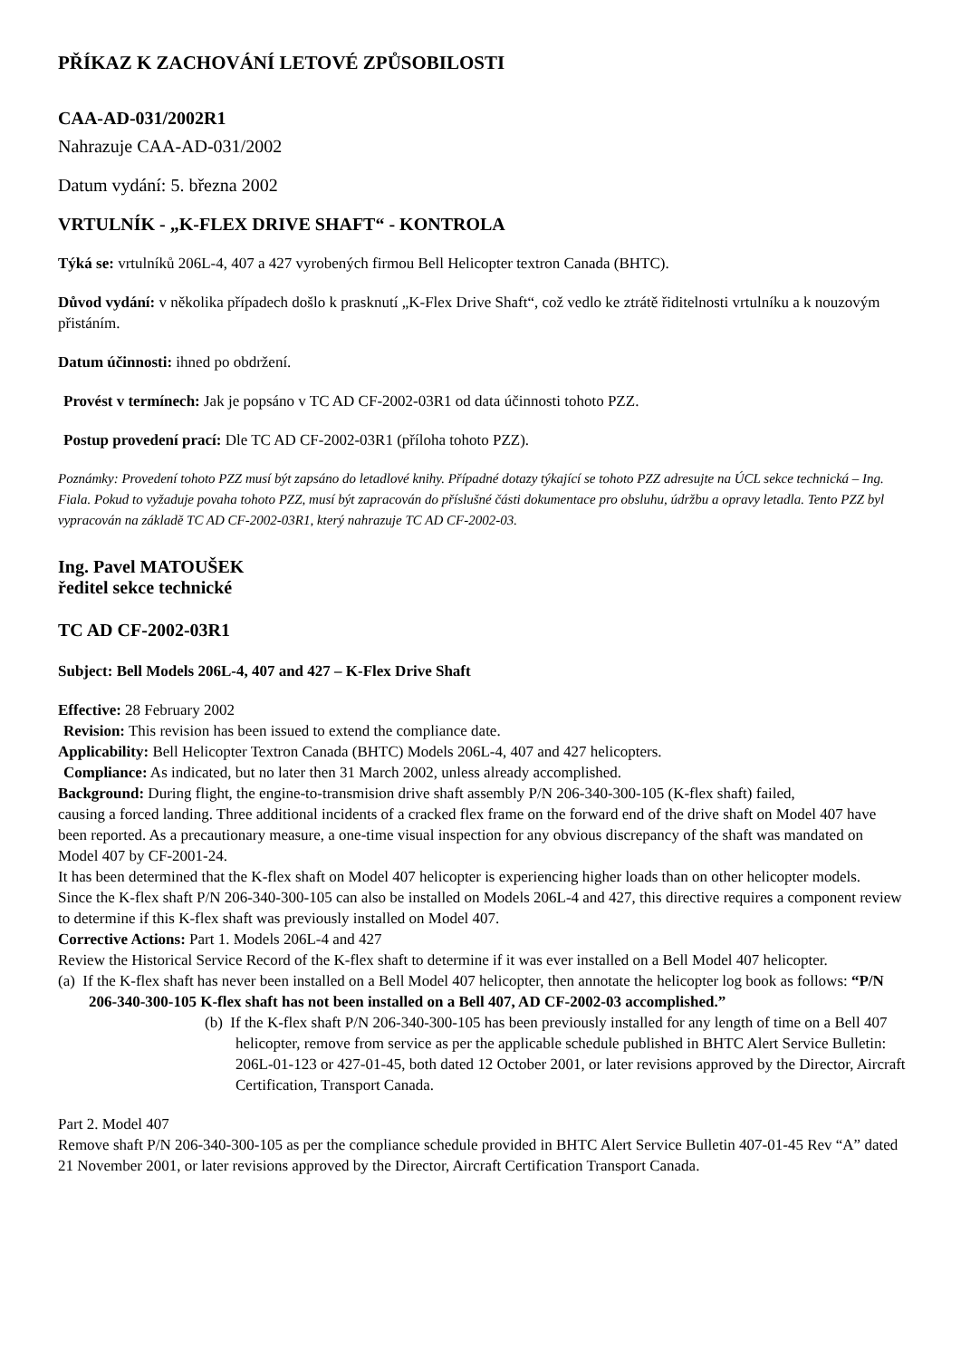PŘÍKAZ K ZACHOVÁNÍ LETOVÉ ZPŮSOBILOSTI
CAA-AD-031/2002R1
Nahrazuje CAA-AD-031/2002
Datum vydání: 5. března 2002
VRTULNÍK - „K-FLEX DRIVE SHAFT“ - KONTROLA
Týká se: vrtulníků 206L-4, 407 a 427 vyrobených firmou Bell Helicopter textron Canada (BHTC).
Důvod vydání: v několika případech došlo k prasknutí „K-Flex Drive Shaft“, což vedlo ke ztrátě řiditelnosti vrtulníku a k nouzovým přistáním.
Datum účinnosti: ihned po obdržení.
Provést v termínech: Jak je popsáno v TC AD CF-2002-03R1 od data účinnosti tohoto PZZ.
Postup provedení prací: Dle TC AD CF-2002-03R1 (příloha tohoto PZZ).
Poznámky: Provedení tohoto PZZ musí být zapsáno do letadlové knihy. Případné dotazy týkající se tohoto PZZ adresujte na ÚCL sekce technická – Ing. Fiala. Pokud to vyžaduje povaha tohoto PZZ, musí být zapracován do příslušné části dokumentace pro obsluhu, údržbu a opravy letadla. Tento PZZ byl vypracován na základě TC AD CF-2002-03R1, který nahrazuje TC AD CF-2002-03.
Ing. Pavel MATOUŠEK
ředitel sekce technické
TC AD CF-2002-03R1
Subject: Bell Models 206L-4, 407 and 427 – K-Flex Drive Shaft
Effective: 28 February 2002
Revision: This revision has been issued to extend the compliance date.
Applicability: Bell Helicopter Textron Canada (BHTC) Models 206L-4, 407 and 427 helicopters.
Compliance: As indicated, but no later then 31 March 2002, unless already accomplished.
Background: During flight, the engine-to-transmision drive shaft assembly P/N 206-340-300-105 (K-flex shaft) failed,
causing a forced landing. Three additional incidents of a cracked flex frame on the forward end of the drive shaft on Model 407 have been reported. As a precautionary measure, a one-time visual inspection for any obvious discrepancy of the shaft was mandated on Model 407 by CF-2001-24.
It has been determined that the K-flex shaft on Model 407 helicopter is experiencing higher loads than on other helicopter models.
Since the K-flex shaft P/N 206-340-300-105 can also be installed on Models 206L-4 and 427, this directive requires a component review to determine if this K-flex shaft was previously installed on Model 407.
Corrective Actions: Part 1. Models 206L-4 and 427
Review the Historical Service Record of the K-flex shaft to determine if it was ever installed on a Bell Model 407 helicopter.
(a) If the K-flex shaft has never been installed on a Bell Model 407 helicopter, then annotate the helicopter log book as follows: “P/N 206-340-300-105 K-flex shaft has not been installed on a Bell 407, AD CF-2002-03 accomplished.”
(b) If the K-flex shaft P/N 206-340-300-105 has been previously installed for any length of time on a Bell 407 helicopter, remove from service as per the applicable schedule published in BHTC Alert Service Bulletin: 206L-01-123 or 427-01-45, both dated 12 October 2001, or later revisions approved by the Director, Aircraft Certification, Transport Canada.
Part 2. Model 407
Remove shaft P/N 206-340-300-105 as per the compliance schedule provided in BHTC Alert Service Bulletin 407-01-45 Rev “A” dated 21 November 2001, or later revisions approved by the Director, Aircraft Certification Transport Canada.